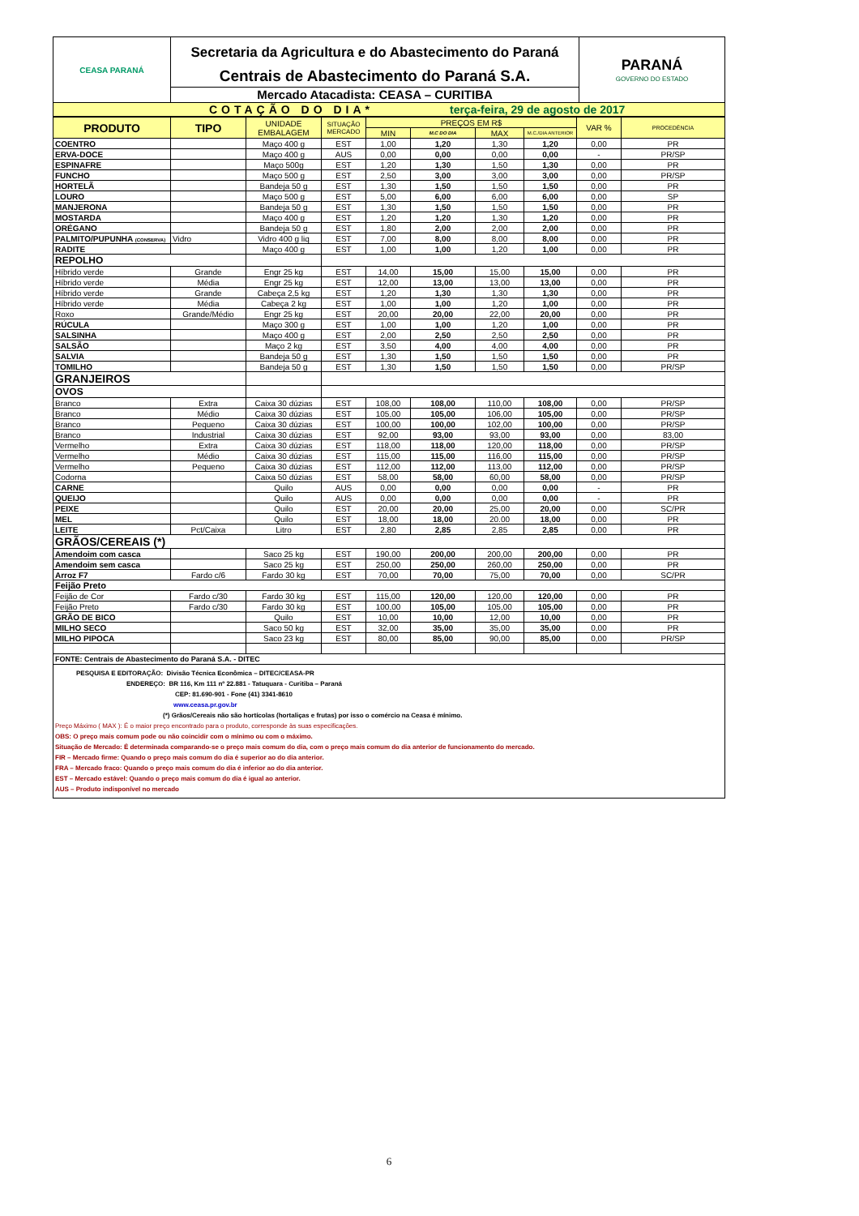| CEASA PARANÁ | Secretaria da Agricultura e do Abastecimento do Paraná Centrais de Abastecimento do Paraná S.A. Mercado Atacadista: CEASA – CURITIBA | PARANÁ GOVERNO DO ESTADO |
| COTAÇÃO DO DIA* terça-feira, 29 de agosto de 2017 | | |
| PRODUTO | TIPO | UNIDADE EMBALAGEM | SITUAÇÃO MERCADO | PREÇOS EM R$ | | | | VAR % | PROCEDÊNCIA |
| --- | --- | --- | --- | --- | --- | --- | --- | --- | --- |
| | | | | MIN | M.C DO DIA | MAX | M.C./DIA ANTERIOR | | |
| COENTRO | | Maço 400 g | EST | 1,00 | 1,20 | 1,30 | 1,20 | 0,00 | PR |
| ERVA-DOCE | | Maço 400 g | AUS | 0,00 | 0,00 | 0,00 | 0,00 | - | PR/SP |
| ESPINAFRE | | Maço 500g | EST | 1,20 | 1,30 | 1,50 | 1,30 | 0,00 | PR |
| FUNCHO | | Maço 500 g | EST | 2,50 | 3,00 | 3,00 | 3,00 | 0,00 | PR/SP |
| HORTELÃ | | Bandeja 50 g | EST | 1,30 | 1,50 | 1,50 | 1,50 | 0,00 | PR |
| LOURO | | Maço 500 g | EST | 5,00 | 6,00 | 6,00 | 6,00 | 0,00 | SP |
| MANJERONA | | Bandeja 50 g | EST | 1,30 | 1,50 | 1,50 | 1,50 | 0,00 | PR |
| MOSTARDA | | Maço 400 g | EST | 1,20 | 1,20 | 1,30 | 1,20 | 0,00 | PR |
| ORÉGANO | | Bandeja 50 g | EST | 1,80 | 2,00 | 2,00 | 2,00 | 0,00 | PR |
| PALMITO/PUPUNHA (CONSERVA) | Vidro | Vidro 400 g liq | EST | 7,00 | 8,00 | 8,00 | 8,00 | 0,00 | PR |
| RADITE | | Maço 400 g | EST | 1,00 | 1,00 | 1,20 | 1,00 | 0,00 | PR |
| REPOLHO | | | | | | | | | |
| Híbrido verde | Grande | Engr 25 kg | EST | 14,00 | 15,00 | 15,00 | 15,00 | 0,00 | PR |
| Híbrido verde | Média | Engr 25 kg | EST | 12,00 | 13,00 | 13,00 | 13,00 | 0,00 | PR |
| Híbrido verde | Grande | Cabeça 2,5 kg | EST | 1,20 | 1,30 | 1,30 | 1,30 | 0,00 | PR |
| Híbrido verde | Média | Cabeça 2 kg | EST | 1,00 | 1,00 | 1,20 | 1,00 | 0,00 | PR |
| Roxo | Grande/Médio | Engr 25 kg | EST | 20,00 | 20,00 | 22,00 | 20,00 | 0,00 | PR |
| RÚCULA | | Maço 300 g | EST | 1,00 | 1,00 | 1,20 | 1,00 | 0,00 | PR |
| SALSINHA | | Maço 400 g | EST | 2,00 | 2,50 | 2,50 | 2,50 | 0,00 | PR |
| SALSÃO | | Maço 2 kg | EST | 3,50 | 4,00 | 4,00 | 4,00 | 0,00 | PR |
| SALVIA | | Bandeja 50 g | EST | 1,30 | 1,50 | 1,50 | 1,50 | 0,00 | PR |
| TOMILHO | | Bandeja 50 g | EST | 1,30 | 1,50 | 1,50 | 1,50 | 0,00 | PR/SP |
| GRANJEIROS | | | | | | | | | |
| OVOS | | | | | | | | | |
| Branco | Extra | Caixa 30 dúzias | EST | 108,00 | 108,00 | 110,00 | 108,00 | 0,00 | PR/SP |
| Branco | Médio | Caixa 30 dúzias | EST | 105,00 | 105,00 | 106,00 | 105,00 | 0,00 | PR/SP |
| Branco | Pequeno | Caixa 30 dúzias | EST | 100,00 | 100,00 | 102,00 | 100,00 | 0,00 | PR/SP |
| Branco | Industrial | Caixa 30 dúzias | EST | 92,00 | 93,00 | 93,00 | 93,00 | 0,00 | 83,00 |
| Vermelho | Extra | Caixa 30 dúzias | EST | 118,00 | 118,00 | 120,00 | 118,00 | 0,00 | PR/SP |
| Vermelho | Médio | Caixa 30 dúzias | EST | 115,00 | 115,00 | 116,00 | 115,00 | 0,00 | PR/SP |
| Vermelho | Pequeno | Caixa 30 dúzias | EST | 112,00 | 112,00 | 113,00 | 112,00 | 0,00 | PR/SP |
| Codorna | | Caixa 50 dúzias | EST | 58,00 | 58,00 | 60,00 | 58,00 | 0,00 | PR/SP |
| CARNE | | Quilo | AUS | 0,00 | 0,00 | 0,00 | 0,00 | - | PR |
| QUEIJO | | Quilo | AUS | 0,00 | 0,00 | 0,00 | 0,00 | - | PR |
| PEIXE | | Quilo | EST | 20,00 | 20,00 | 25,00 | 20,00 | 0,00 | SC/PR |
| MEL | | Quilo | EST | 18,00 | 18,00 | 20.00 | 18,00 | 0,00 | PR |
| LEITE | Pct/Caixa | Litro | EST | 2,80 | 2,85 | 2,85 | 2,85 | 0,00 | PR |
| GRÃOS/CEREAIS (*) | | | | | | | | | |
| Amendoim com casca | | Saco 25 kg | EST | 190,00 | 200,00 | 200,00 | 200,00 | 0,00 | PR |
| Amendoim sem casca | | Saco 25 kg | EST | 250,00 | 250,00 | 260,00 | 250,00 | 0,00 | PR |
| Arroz F7 | Fardo c/6 | Fardo 30 kg | EST | 70,00 | 70,00 | 75,00 | 70,00 | 0,00 | SC/PR |
| Feijão Preto | | | | | | | | | |
| Feijão de Cor | Fardo c/30 | Fardo 30 kg | EST | 115,00 | 120,00 | 120,00 | 120,00 | 0,00 | PR |
| Feijão Preto | Fardo c/30 | Fardo 30 kg | EST | 100,00 | 105,00 | 105,00 | 105,00 | 0,00 | PR |
| GRÃO DE BICO | | Quilo | EST | 10,00 | 10,00 | 12,00 | 10,00 | 0,00 | PR |
| MILHO SECO | | Saco 50 kg | EST | 32,00 | 35,00 | 35,00 | 35,00 | 0,00 | PR |
| MILHO PIPOCA | | Saco 23 kg | EST | 80,00 | 85,00 | 90,00 | 85,00 | 0,00 | PR/SP |
| FONTE: Centrais de Abastecimento do Paraná S.A. - DITEC | | | | | | | | | |
PESQUISA E EDITORAÇÃO: Divisão Técnica Econômica – DITEC/CEASA-PR
ENDEREÇO: BR 116, Km 111 nº 22.881 - Tatuquara - Curitiba – Paraná
CEP: 81.690-901 - Fone (41) 3341-8610
www.ceasa.pr.gov.br
(*) Grãos/Cereais não são hortícolas (hortaliças e frutas) por isso o comércio na Ceasa é mínimo.
Preço Máximo ( MAX ): É o maior preço encontrado para o produto, corresponde às suas especificações.
OBS: O preço mais comum pode ou não coincidir com o mínimo ou com o máximo.
Situação de Mercado: É determinada comparando-se o preço mais comum do dia, com o preço mais comum do dia anterior de funcionamento do mercado.
FIR – Mercado firme: Quando o preço mais comum do dia é superior ao do dia anterior.
FRA – Mercado fraco: Quando o preço mais comum do dia é inferior ao do dia anterior.
EST – Mercado estável: Quando o preço mais comum do dia é igual ao anterior.
AUS – Produto indisponível no mercado
6